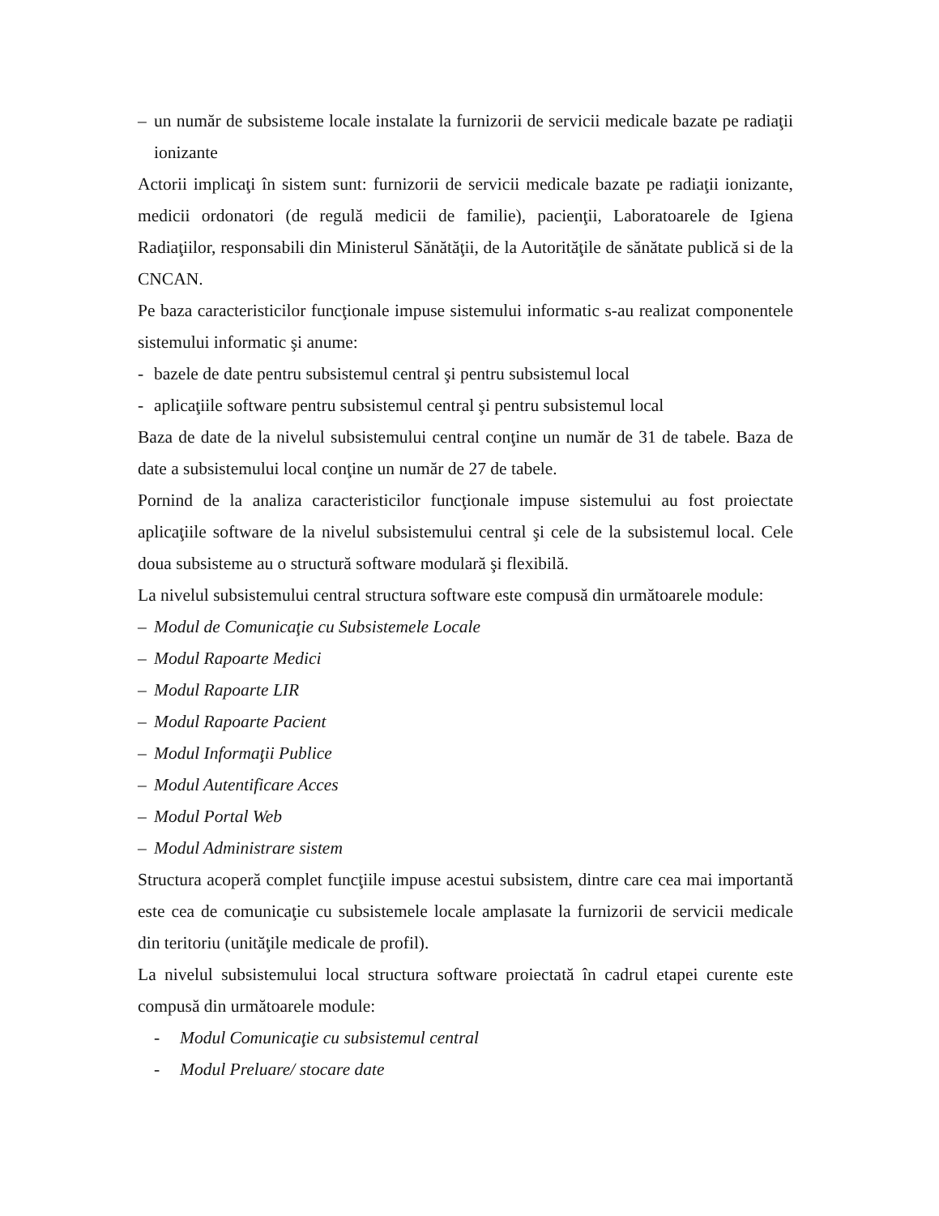– un număr de subsisteme locale instalate la furnizorii de servicii medicale bazate pe radiaţii ionizante
Actorii implicaţi în sistem sunt: furnizorii de servicii medicale bazate pe radiaţii ionizante, medicii ordonatori (de regulă medicii de familie), pacienţii, Laboratoarele de Igiena Radiaţiilor, responsabili din Ministerul Sănătăţii, de la Autorităţile de sănătate publică si de la CNCAN.
Pe baza caracteristicilor funcţionale impuse sistemului informatic s-au realizat componentele sistemului informatic şi anume:
- bazele de date pentru subsistemul central şi pentru subsistemul local
- aplicaţiile software pentru subsistemul central şi pentru subsistemul local
Baza de date de la nivelul subsistemului central conţine un număr de 31 de tabele. Baza de date a subsistemului local conţine un număr de 27 de tabele.
Pornind de la analiza caracteristicilor funcţionale impuse sistemului au fost proiectate aplicaţiile software de la nivelul subsistemului central şi cele de la subsistemul local. Cele doua subsisteme au o structură software modulară şi flexibilă.
La nivelul subsistemului central structura software este compusă din următoarele module:
– Modul de Comunicaţie cu Subsistemele Locale
– Modul Rapoarte Medici
– Modul Rapoarte LIR
– Modul Rapoarte Pacient
– Modul Informaţii Publice
– Modul Autentificare Acces
– Modul Portal Web
– Modul Administrare sistem
Structura acoperă complet funcţiile impuse acestui subsistem, dintre care cea mai importantă este cea de comunicaţie cu subsistemele locale amplasate la furnizorii de servicii medicale din teritoriu (unităţile medicale de profil).
La nivelul subsistemului local structura software proiectată în cadrul etapei curente este compusă din următoarele module:
- Modul Comunicaţie cu subsistemul central
- Modul Preluare/ stocare date